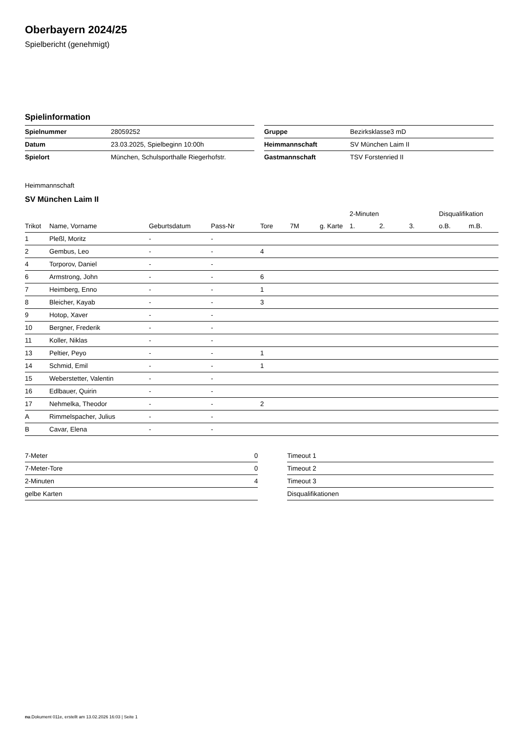Oberbayern 2024/25
Spielbericht (genehmigt)
Spielinformation
| Spielnummer | 28059252 |
| Datum | 23.03.2025, Spielbeginn 10:00h |
| Spielort | München, Schulsporthalle Riegerhofstr. |
| Gruppe | Bezirksklasse3 mD |
| Heimmannschaft | SV München Laim II |
| Gastmannschaft | TSV Forstenried II |
Heimmannschaft
SV München Laim II
| | | | | | | | 2-Minuten | | | Disqualifikation | |
| --- | --- | --- | --- | --- | --- | --- | --- | --- | --- | --- | --- |
| Trikot | Name, Vorname | Geburtsdatum | Pass-Nr | Tore | 7M | g. Karte | 1. | 2. | 3. | o.B. | m.B. |
| 1 | Pleßl, Moritz | - | - | | | | | | | | |
| 2 | Gembus, Leo | - | - | 4 | | | | | | | |
| 4 | Torporov, Daniel | - | - | | | | | | | | |
| 6 | Armstrong, John | - | - | 6 | | | | | | | |
| 7 | Heimberg, Enno | - | - | 1 | | | | | | | |
| 8 | Bleicher, Kayab | - | - | 3 | | | | | | | |
| 9 | Hotop, Xaver | - | - | | | | | | | | |
| 10 | Bergner, Frederik | - | - | | | | | | | | |
| 11 | Koller, Niklas | - | - | | | | | | | | |
| 13 | Peltier, Peyo | - | - | 1 | | | | | | | |
| 14 | Schmid, Emil | - | - | 1 | | | | | | | |
| 15 | Weberstetter, Valentin | - | - | | | | | | | | |
| 16 | Edlbauer, Quirin | - | - | | | | | | | | |
| 17 | Nehmelka, Theodor | - | - | 2 | | | | | | | |
| A | Rimmelspacher, Julius | - | - | | | | | | | | |
| B | Cavar, Elena | - | - | | | | | | | | |
| 7-Meter | 0 |
| 7-Meter-Tore | 0 |
| 2-Minuten | 4 |
| gelbe Karten | |
| Timeout 1 |
| Timeout 2 |
| Timeout 3 |
| Disqualifikationen |
nu.Dokument 011e, erstellt am 13.02.2026 16:03 | Seite 1